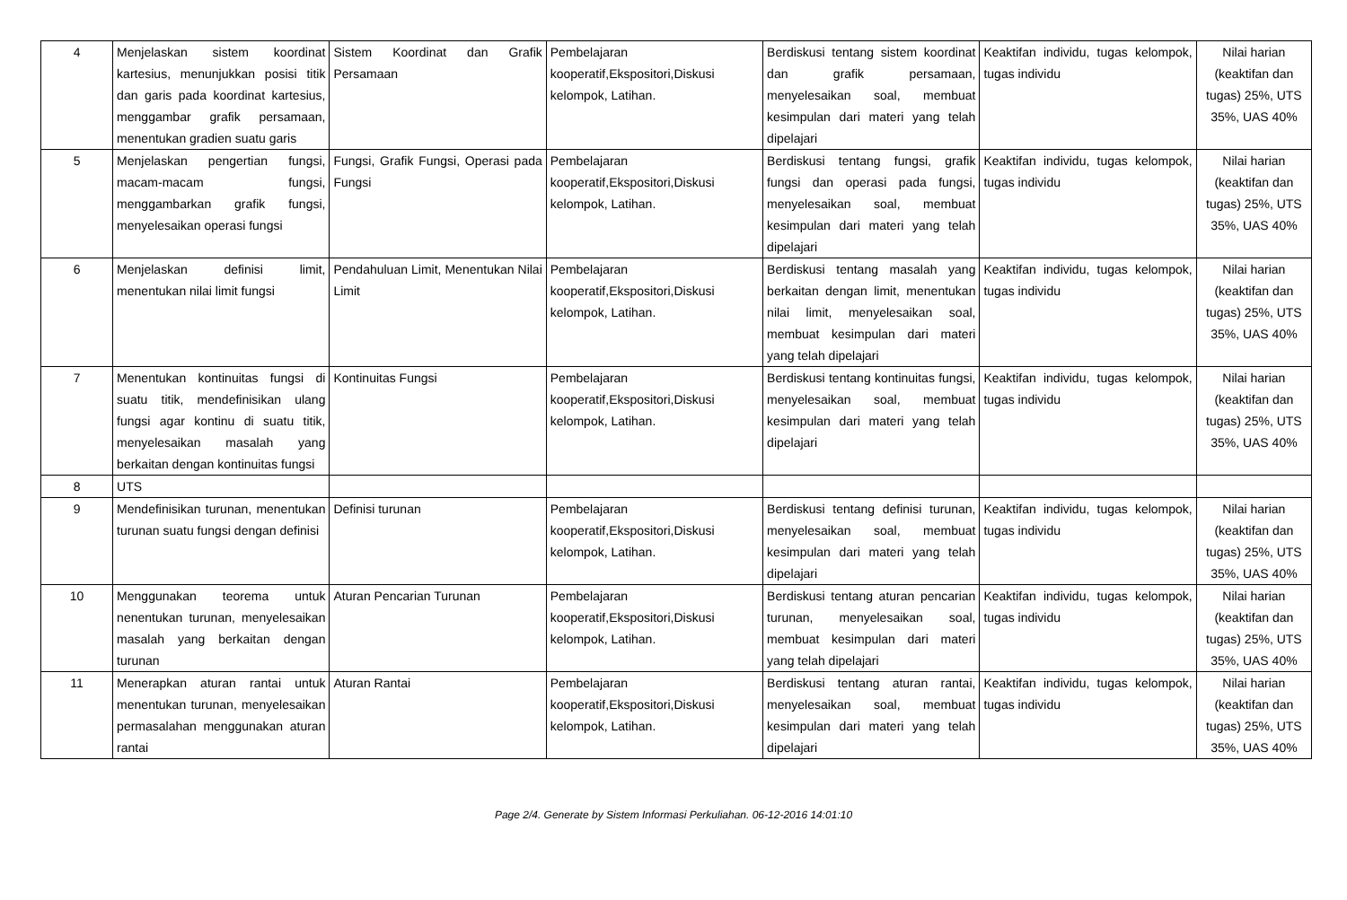| 4 | Menjelaskan sistem koordinat kartesius, menunjukkan posisi titik dan garis pada koordinat kartesius, menggambar grafik persamaan, menentukan gradien suatu garis | Sistem Koordinat dan Grafik Persamaan | Pembelajaran kooperatif,Ekspositori,Diskusi kelompok, Latihan. | Berdiskusi tentang sistem koordinat dan grafik persamaan, menyelesaikan soal, membuat kesimpulan dari materi yang telah dipelajari | Keaktifan individu, tugas kelompok, tugas individu | Nilai harian (keaktifan dan tugas) 25%, UTS 35%, UAS 40% |
| 5 | Menjelaskan pengertian fungsi, macam-macam fungsi, menggambarkan grafik fungsi, menyelesaikan operasi fungsi | Fungsi, Grafik Fungsi, Operasi pada Fungsi | Pembelajaran kooperatif,Ekspositori,Diskusi kelompok, Latihan. | Berdiskusi tentang fungsi, grafik fungsi dan operasi pada fungsi, menyelesaikan soal, membuat kesimpulan dari materi yang telah dipelajari | Keaktifan individu, tugas kelompok, tugas individu | Nilai harian (keaktifan dan tugas) 25%, UTS 35%, UAS 40% |
| 6 | Menjelaskan definisi limit, menentukan nilai limit fungsi | Pendahuluan Limit, Menentukan Nilai Limit | Pembelajaran kooperatif,Ekspositori,Diskusi kelompok, Latihan. | Berdiskusi tentang masalah yang berkaitan dengan limit, menentukan nilai limit, menyelesaikan soal, membuat kesimpulan dari materi yang telah dipelajari | Keaktifan individu, tugas kelompok, tugas individu | Nilai harian (keaktifan dan tugas) 25%, UTS 35%, UAS 40% |
| 7 | Menentukan kontinuitas fungsi di suatu titik, mendefinisikan ulang fungsi agar kontinu di suatu titik, menyelesaikan masalah yang berkaitan dengan kontinuitas fungsi | Kontinuitas Fungsi | Pembelajaran kooperatif,Ekspositori,Diskusi kelompok, Latihan. | Berdiskusi tentang kontinuitas fungsi, menyelesaikan soal, membuat kesimpulan dari materi yang telah dipelajari | Keaktifan individu, tugas kelompok, tugas individu | Nilai harian (keaktifan dan tugas) 25%, UTS 35%, UAS 40% |
| 8 | UTS | | | | | |
| 9 | Mendefinisikan turunan, menentukan turunan suatu fungsi dengan definisi | Definisi turunan | Pembelajaran kooperatif,Ekspositori,Diskusi kelompok, Latihan. | Berdiskusi tentang definisi turunan, menyelesaikan soal, membuat kesimpulan dari materi yang telah dipelajari | Keaktifan individu, tugas kelompok, tugas individu | Nilai harian (keaktifan dan tugas) 25%, UTS 35%, UAS 40% |
| 10 | Menggunakan teorema untuk nenentukan turunan, menyelesaikan masalah yang berkaitan dengan turunan | Aturan Pencarian Turunan | Pembelajaran kooperatif,Ekspositori,Diskusi kelompok, Latihan. | Berdiskusi tentang aturan pencarian turunan, menyelesaikan soal, membuat kesimpulan dari materi yang telah dipelajari | Keaktifan individu, tugas kelompok, tugas individu | Nilai harian (keaktifan dan tugas) 25%, UTS 35%, UAS 40% |
| 11 | Menerapkan aturan rantai untuk menentukan turunan, menyelesaikan permasalahan menggunakan aturan rantai | Aturan Rantai | Pembelajaran kooperatif,Ekspositori,Diskusi kelompok, Latihan. | Berdiskusi tentang aturan rantai, menyelesaikan soal, membuat kesimpulan dari materi yang telah dipelajari | Keaktifan individu, tugas kelompok, tugas individu | Nilai harian (keaktifan dan tugas) 25%, UTS 35%, UAS 40% |
Page 2/4. Generate by Sistem Informasi Perkuliahan. 06-12-2016 14:01:10